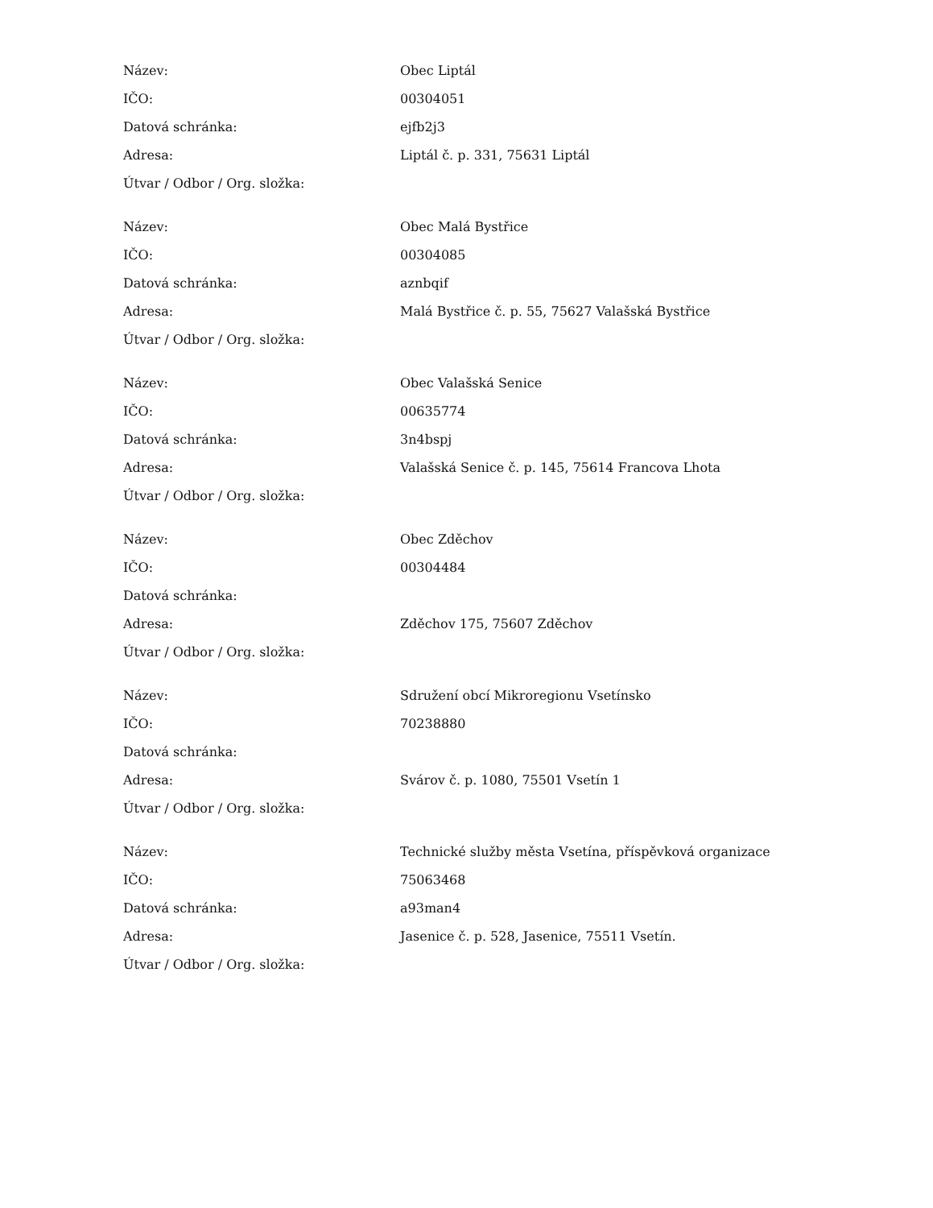| Název: | Obec Liptál |
| IČO: | 00304051 |
| Datová schránka: | ejfb2j3 |
| Adresa: | Liptál č. p. 331, 75631 Liptál |
| Útvar / Odbor / Org. složka: | |
| Název: | Obec Malá Bystřice |
| IČO: | 00304085 |
| Datová schránka: | aznbqif |
| Adresa: | Malá Bystřice č. p. 55, 75627 Valašská Bystřice |
| Útvar / Odbor / Org. složka: | |
| Název: | Obec Valašská Senice |
| IČO: | 00635774 |
| Datová schránka: | 3n4bspj |
| Adresa: | Valašská Senice č. p. 145, 75614 Francova Lhota |
| Útvar / Odbor / Org. složka: | |
| Název: | Obec Zděchov |
| IČO: | 00304484 |
| Datová schránka: | |
| Adresa: | Zděchov 175, 75607 Zděchov |
| Útvar / Odbor / Org. složka: | |
| Název: | Sdružení obcí Mikroregionu Vsetínsko |
| IČO: | 70238880 |
| Datová schránka: | |
| Adresa: | Svárov č. p. 1080, 75501 Vsetín 1 |
| Útvar / Odbor / Org. složka: | |
| Název: | Technické služby města Vsetína, příspěvková organizace |
| IČO: | 75063468 |
| Datová schránka: | a93man4 |
| Adresa: | Jasenice č. p. 528, Jasenice, 75511 Vsetín. |
| Útvar / Odbor / Org. složka: | |